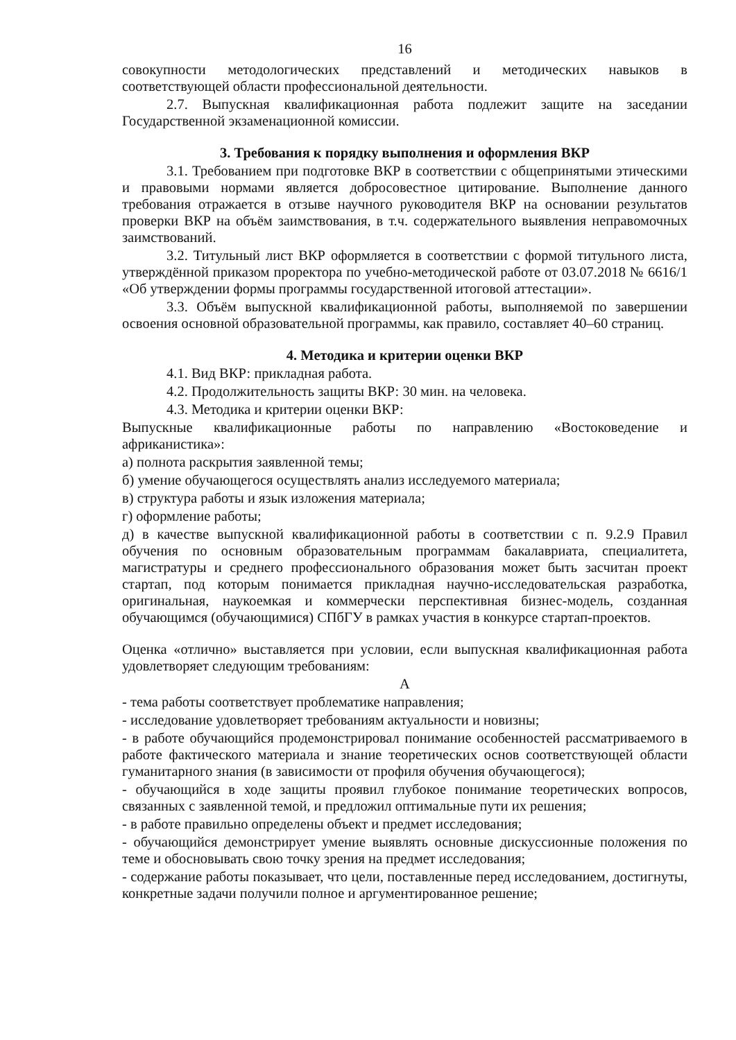16
совокупности методологических представлений и методических навыков в соответствующей области профессиональной деятельности.
2.7. Выпускная квалификационная работа подлежит защите на заседании Государственной экзаменационной комиссии.
3. Требования к порядку выполнения и оформления ВКР
3.1. Требованием при подготовке ВКР в соответствии с общепринятыми этическими и правовыми нормами является добросовестное цитирование. Выполнение данного требования отражается в отзыве научного руководителя ВКР на основании результатов проверки ВКР на объём заимствования, в т.ч. содержательного выявления неправомочных заимствований.
3.2. Титульный лист ВКР оформляется в соответствии с формой титульного листа, утверждённой приказом проректора по учебно-методической работе от 03.07.2018 № 6616/1 «Об утверждении формы программы государственной итоговой аттестации».
3.3. Объём выпускной квалификационной работы, выполняемой по завершении освоения основной образовательной программы, как правило, составляет 40–60 страниц.
4. Методика и критерии оценки ВКР
4.1. Вид ВКР: прикладная работа.
4.2. Продолжительность защиты ВКР: 30 мин. на человека.
4.3. Методика и критерии оценки ВКР:
Выпускные квалификационные работы по направлению «Востоковедение и африканистика»:
а) полнота раскрытия заявленной темы;
б) умение обучающегося осуществлять анализ исследуемого материала;
в) структура работы и язык изложения материала;
г) оформление работы;
д) в качестве выпускной квалификационной работы в соответствии с п. 9.2.9 Правил обучения по основным образовательным программам бакалавриата, специалитета, магистратуры и среднего профессионального образования может быть засчитан проект стартап, под которым понимается прикладная научно-исследовательская разработка, оригинальная, наукоемкая и коммерчески перспективная бизнес-модель, созданная обучающимся (обучающимися) СПбГУ в рамках участия в конкурсе стартап-проектов.
Оценка «отлично» выставляется при условии, если выпускная квалификационная работа удовлетворяет следующим требованиям:
А
- тема работы соответствует проблематике направления;
- исследование удовлетворяет требованиям актуальности и новизны;
- в работе обучающийся продемонстрировал понимание особенностей рассматриваемого в работе фактического материала и знание теоретических основ соответствующей области гуманитарного знания (в зависимости от профиля обучения обучающегося);
- обучающийся в ходе защиты проявил глубокое понимание теоретических вопросов, связанных с заявленной темой, и предложил оптимальные пути их решения;
- в работе правильно определены объект и предмет исследования;
- обучающийся демонстрирует умение выявлять основные дискуссионные положения по теме и обосновывать свою точку зрения на предмет исследования;
- содержание работы показывает, что цели, поставленные перед исследованием, достигнуты, конкретные задачи получили полное и аргументированное решение;